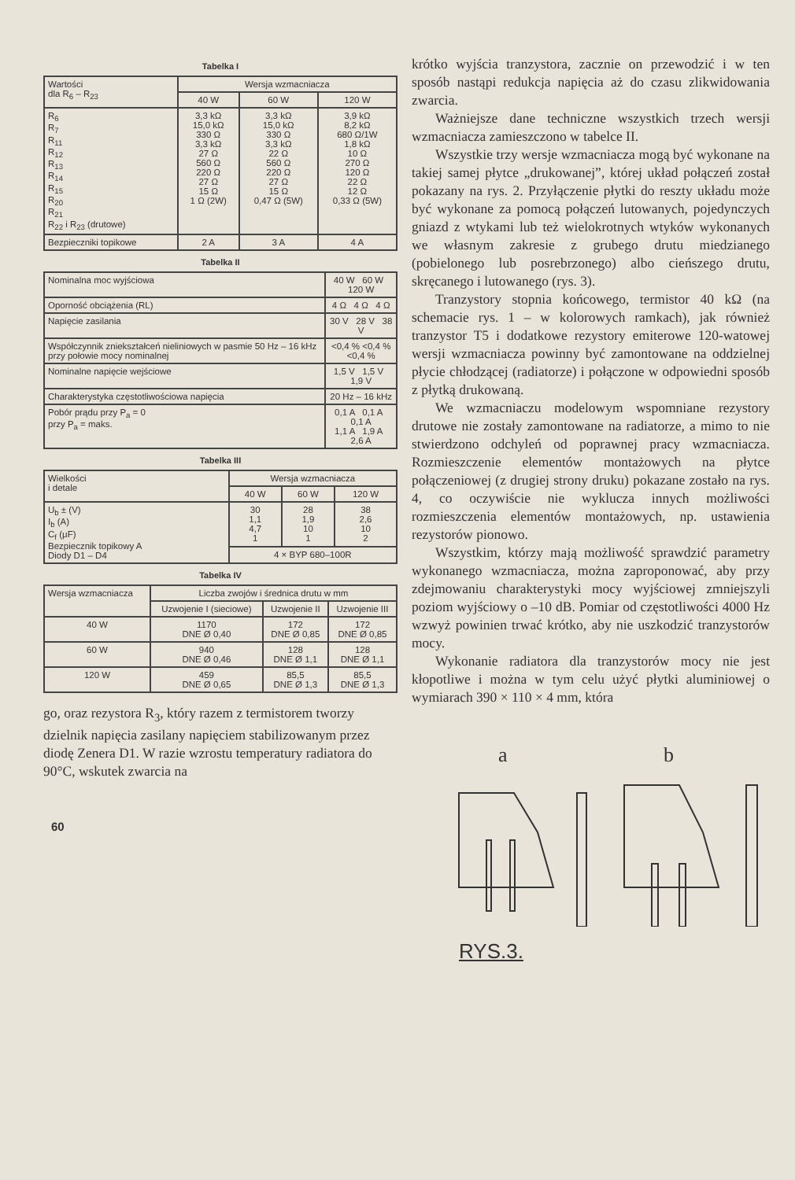Tabelka I
| Wartości dla R<sub>6</sub> – R<sub>23</sub> | Wersja wzmacniacza | | |
| --- | --- | --- | --- |
| | 40 W | 60 W | 120 W |
| R<sub>6</sub> R<sub>7</sub> R<sub>11</sub> R<sub>12</sub> R<sub>13</sub> R<sub>14</sub> R<sub>15</sub> R<sub>20</sub> R<sub>21</sub> R<sub>22</sub> i R<sub>23</sub> (drutowe) | 3,3 kΩ 15,0 kΩ 330 Ω 3,3 kΩ 27 Ω 560 Ω 220 Ω 27 Ω 15 Ω 1 Ω (2W) | 3,3 kΩ 15,0 kΩ 330 Ω 3,3 kΩ 22 Ω 560 Ω 220 Ω 27 Ω 15 Ω 0,47 Ω (5W) | 3,9 kΩ 8,2 kΩ 680 Ω/1W 1,8 kΩ 10 Ω 270 Ω 120 Ω 22 Ω 12 Ω 0,33 Ω (5W) |
| Bezpieczniki topikowe | 2 A | 3 A | 4 A |
Tabelka II
| Nominalna moc wyjściowa | 40 W 60 W 120 W |
| Oporność obciążenia (RL) | 4 Ω 4 Ω 4 Ω |
| Napięcie zasilania | 30 V 28 V 38 V |
| Współczynnik zniekształceń nieliniowych w pasmie 50 Hz – 16 kHz przy połowie mocy nominalnej | <0,4 % <0,4 % <0,4 % |
| Nominalne napięcie wejściowe | 1,5 V 1,5 V 1,9 V |
| Charakterystyka częstotliwościowa napięcia | 20 Hz – 16 kHz |
| Pobór prądu przy P<sub>a</sub> = 0 przy P<sub>a</sub> = maks. | 0,1 A 0,1 A 0,1 A 1,1 A 1,9 A 2,6 A |
Tabelka III
| Wielkości i detale | Wersja wzmacniacza | | |
| --- | --- | --- | --- |
| | 40 W | 60 W | 120 W |
| U<sub>b</sub> ± (V) I<sub>b</sub> (A) C<sub>f</sub> (μF) Bezpiecznik topikowy A Diody D1 – D4 | 30 1,1 4,7 1 | 28 1,9 10 1 | 38 2,6 10 2 |
| | 4 × BYP 680–100R | | |
Tabelka IV
| Wersja wzmacniacza | Liczba zwojów i średnica drutu w mm | | |
| --- | --- | --- | --- |
| | Uzwojenie I (sieciowe) | Uzwojenie II | Uzwojenie III |
| 40 W | 1170 DNE Ø 0,40 | 172 DNE Ø 0,85 | 172 DNE Ø 0,85 |
| 60 W | 940 DNE Ø 0,46 | 128 DNE Ø 1,1 | 128 DNE Ø 1,1 |
| 120 W | 459 DNE Ø 0,65 | 85,5 DNE Ø 1,3 | 85,5 DNE Ø 1,3 |
go, oraz rezystora R<sub>3</sub>, który razem z termistorem tworzy dzielnik napięcia zasilany napięciem stabilizowanym przez diodę Zenera D1. W razie wzrostu temperatury radiatora do 90°C, wskutek zwarcia na
60
krótko wyjścia tranzystora, zacznie on przewodzić i w ten sposób nastąpi redukcja napięcia aż do czasu zlikwidowania zwarcia.
Ważniejsze dane techniczne wszystkich trzech wersji wzmacniacza zamieszczono w tabelce II.
Wszystkie trzy wersje wzmacniacza mogą być wykonane na takiej samej płytce „drukowanej”, której układ połączeń został pokazany na rys. 2. Przyłączenie płytki do reszty układu może być wykonane za pomocą połączeń lutowanych, pojedynczych gniazd z wtykami lub też wielokrotnych wtyków wykonanych we własnym zakresie z grubego drutu miedzianego (pobielonego lub posrebrzonego) albo cieńszego drutu, skręcanego i lutowanego (rys. 3).
Tranzystory stopnia końcowego, termistor 40 kΩ (na schemacie rys. 1 – w kolorowych ramkach), jak również tranzystor T5 i dodatkowe rezystory emiterowe 120-watowej wersji wzmacniacza powinny być zamontowane na oddzielnej płycie chłodzącej (radiatorze) i połączone w odpowiedni sposób z płytką drukowaną.
We wzmacniaczu modelowym wspomniane rezystory drutowe nie zostały zamontowane na radiatorze, a mimo to nie stwierdzono odchyleń od poprawnej pracy wzmacniacza. Rozmieszczenie elementów montażowych na płytce połączeniowej (z drugiej strony druku) pokazane zostało na rys. 4, co oczywiście nie wyklucza innych możliwości rozmieszczenia elementów montażowych, np. ustawienia rezystorów pionowo.
Wszystkim, którzy mają możliwość sprawdzić parametry wykonanego wzmacniacza, można zaproponować, aby przy zdejmowaniu charakterystyki mocy wyjściowej zmniejszyli poziom wyjściowy o –10 dB. Pomiar od częstotliwości 4000 Hz wzwyż powinien trwać krótko, aby nie uszkodzić tranzystorów mocy.
Wykonanie radiatora dla tranzystorów mocy nie jest kłopotliwe i można w tym celu użyć płytki aluminiowej o wymiarach 390 × 110 × 4 mm, która
a b
RYS.3.